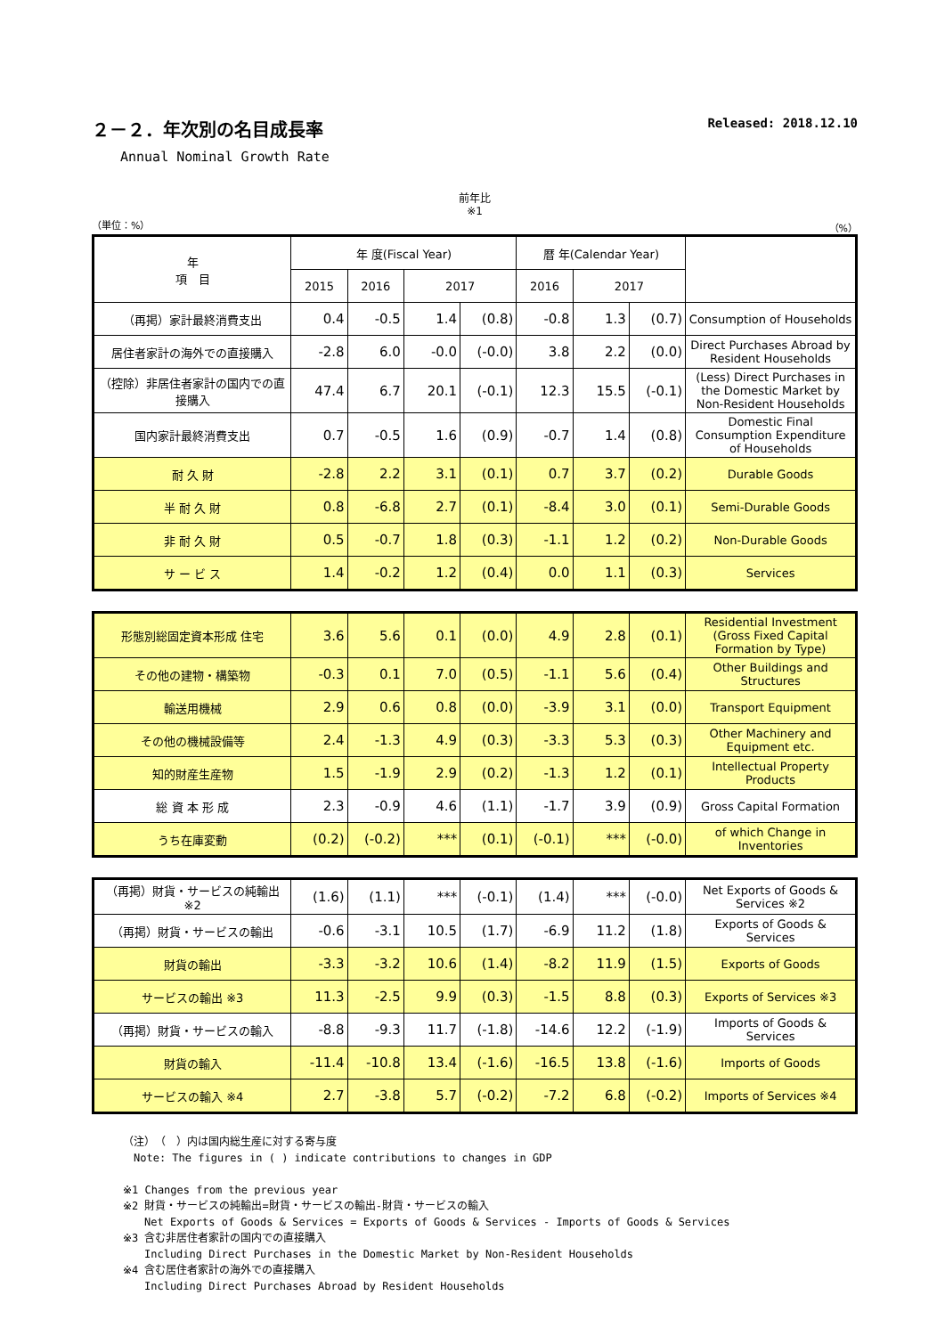２－２．年次別の名目成長率 Released: 2018.12.10
Annual Nominal Growth Rate
前年比
※1
（単位：%） （%）
| 年 項 目 | 年 度(Fiscal Year) | | | | 暦 年(Calendar Year) | | | |
| --- | --- | --- | --- | --- | --- | --- | --- | --- |
| | 2015 | 2016 | 2017 | | 2016 | 2017 | | |
| （再掲）家計最終消費支出 | 0.4 | -0.5 | 1.4 | (0.8) | -0.8 | 1.3 | (0.7) | Consumption of Households |
| 居住者家計の海外での直接購入 | -2.8 | 6.0 | -0.0 | (-0.0) | 3.8 | 2.2 | (0.0) | Direct Purchases Abroad by Resident Households |
| （控除）非居住者家計の国内での直接購入 | 47.4 | 6.7 | 20.1 | (-0.1) | 12.3 | 15.5 | (-0.1) | (Less) Direct Purchases in the Domestic Market by Non-Resident Households |
| 国内家計最終消費支出 | 0.7 | -0.5 | 1.6 | (0.9) | -0.7 | 1.4 | (0.8) | Domestic Final Consumption Expenditure of Households |
| 耐 久 財 | -2.8 | 2.2 | 3.1 | (0.1) | 0.7 | 3.7 | (0.2) | Durable Goods |
| 半 耐 久 財 | 0.8 | -6.8 | 2.7 | (0.1) | -8.4 | 3.0 | (0.1) | Semi-Durable Goods |
| 非 耐 久 財 | 0.5 | -0.7 | 1.8 | (0.3) | -1.1 | 1.2 | (0.2) | Non-Durable Goods |
| サ ー ビ ス | 1.4 | -0.2 | 1.2 | (0.4) | 0.0 | 1.1 | (0.3) | Services |
| 形態別総固定資本形成 住宅 | 3.6 | 5.6 | 0.1 | (0.0) | 4.9 | 2.8 | (0.1) | Residential Investment (Gross Fixed Capital Formation by Type) |
| その他の建物・構築物 | -0.3 | 0.1 | 7.0 | (0.5) | -1.1 | 5.6 | (0.4) | Other Buildings and Structures |
| 輸送用機械 | 2.9 | 0.6 | 0.8 | (0.0) | -3.9 | 3.1 | (0.0) | Transport Equipment |
| その他の機械設備等 | 2.4 | -1.3 | 4.9 | (0.3) | -3.3 | 5.3 | (0.3) | Other Machinery and Equipment etc. |
| 知的財産生産物 | 1.5 | -1.9 | 2.9 | (0.2) | -1.3 | 1.2 | (0.1) | Intellectual Property Products |
| 総 資 本 形 成 | 2.3 | -0.9 | 4.6 | (1.1) | -1.7 | 3.9 | (0.9) | Gross Capital Formation |
| うち在庫変動 | (0.2) | (-0.2) | *** | (0.1) | (-0.1) | *** | (-0.0) | of which Change in Inventories |
| （再掲）財貨・サービスの純輸出 ※2 | (1.6) | (1.1) | *** | (-0.1) | (1.4) | *** | (-0.0) | Net Exports of Goods & Services ※2 |
| （再掲）財貨・サービスの輸出 | -0.6 | -3.1 | 10.5 | (1.7) | -6.9 | 11.2 | (1.8) | Exports of Goods & Services |
| 財貨の輸出 | -3.3 | -3.2 | 10.6 | (1.4) | -8.2 | 11.9 | (1.5) | Exports of Goods |
| サービスの輸出 ※3 | 11.3 | -2.5 | 9.9 | (0.3) | -1.5 | 8.8 | (0.3) | Exports of Services ※3 |
| （再掲）財貨・サービスの輸入 | -8.8 | -9.3 | 11.7 | (-1.8) | -14.6 | 12.2 | (-1.9) | Imports of Goods & Services |
| 財貨の輸入 | -11.4 | -10.8 | 13.4 | (-1.6) | -16.5 | 13.8 | (-1.6) | Imports of Goods |
| サービスの輸入 ※4 | 2.7 | -3.8 | 5.7 | (-0.2) | -7.2 | 6.8 | (-0.2) | Imports of Services ※4 |
（注）　（　）内は国内総生産に対する寄与度
　Note: The figures in ( ) indicate contributions to changes in GDP
※1 Changes from the previous year
※2 財貨・サービスの純輸出=財貨・サービスの輸出-財貨・サービスの輸入
　　Net Exports of Goods & Services = Exports of Goods & Services - Imports of Goods & Services
※3 含む非居住者家計の国内での直接購入
　　Including Direct Purchases in the Domestic Market by Non-Resident Households
※4 含む居住者家計の海外での直接購入
　　Including Direct Purchases Abroad by Resident Households